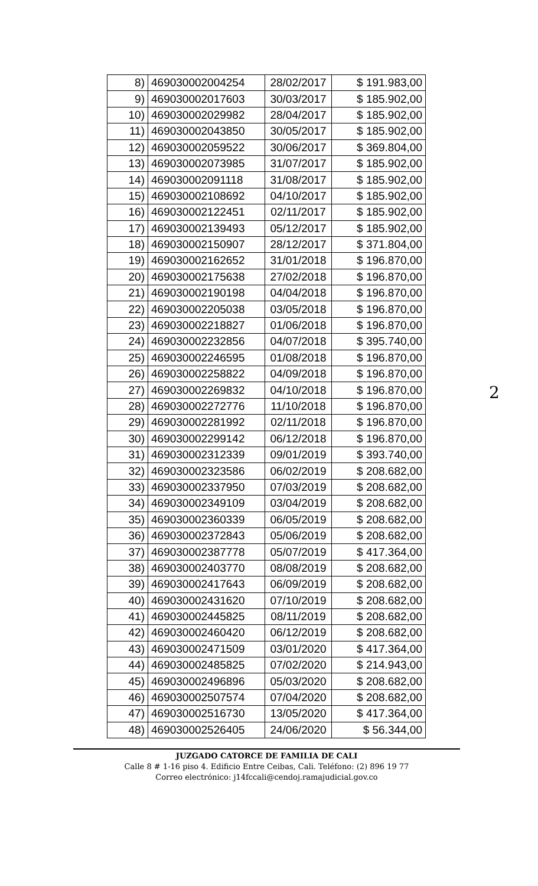| 8) | 469030002004254 | 28/02/2017 | $ 191.983,00 |
| 9) | 469030002017603 | 30/03/2017 | $ 185.902,00 |
| 10) | 469030002029982 | 28/04/2017 | $ 185.902,00 |
| 11) | 469030002043850 | 30/05/2017 | $ 185.902,00 |
| 12) | 469030002059522 | 30/06/2017 | $ 369.804,00 |
| 13) | 469030002073985 | 31/07/2017 | $ 185.902,00 |
| 14) | 469030002091118 | 31/08/2017 | $ 185.902,00 |
| 15) | 469030002108692 | 04/10/2017 | $ 185.902,00 |
| 16) | 469030002122451 | 02/11/2017 | $ 185.902,00 |
| 17) | 469030002139493 | 05/12/2017 | $ 185.902,00 |
| 18) | 469030002150907 | 28/12/2017 | $ 371.804,00 |
| 19) | 469030002162652 | 31/01/2018 | $ 196.870,00 |
| 20) | 469030002175638 | 27/02/2018 | $ 196.870,00 |
| 21) | 469030002190198 | 04/04/2018 | $ 196.870,00 |
| 22) | 469030002205038 | 03/05/2018 | $ 196.870,00 |
| 23) | 469030002218827 | 01/06/2018 | $ 196.870,00 |
| 24) | 469030002232856 | 04/07/2018 | $ 395.740,00 |
| 25) | 469030002246595 | 01/08/2018 | $ 196.870,00 |
| 26) | 469030002258822 | 04/09/2018 | $ 196.870,00 |
| 27) | 469030002269832 | 04/10/2018 | $ 196.870,00 |
| 28) | 469030002272776 | 11/10/2018 | $ 196.870,00 |
| 29) | 469030002281992 | 02/11/2018 | $ 196.870,00 |
| 30) | 469030002299142 | 06/12/2018 | $ 196.870,00 |
| 31) | 469030002312339 | 09/01/2019 | $ 393.740,00 |
| 32) | 469030002323586 | 06/02/2019 | $ 208.682,00 |
| 33) | 469030002337950 | 07/03/2019 | $ 208.682,00 |
| 34) | 469030002349109 | 03/04/2019 | $ 208.682,00 |
| 35) | 469030002360339 | 06/05/2019 | $ 208.682,00 |
| 36) | 469030002372843 | 05/06/2019 | $ 208.682,00 |
| 37) | 469030002387778 | 05/07/2019 | $ 417.364,00 |
| 38) | 469030002403770 | 08/08/2019 | $ 208.682,00 |
| 39) | 469030002417643 | 06/09/2019 | $ 208.682,00 |
| 40) | 469030002431620 | 07/10/2019 | $ 208.682,00 |
| 41) | 469030002445825 | 08/11/2019 | $ 208.682,00 |
| 42) | 469030002460420 | 06/12/2019 | $ 208.682,00 |
| 43) | 469030002471509 | 03/01/2020 | $ 417.364,00 |
| 44) | 469030002485825 | 07/02/2020 | $ 214.943,00 |
| 45) | 469030002496896 | 05/03/2020 | $ 208.682,00 |
| 46) | 469030002507574 | 07/04/2020 | $ 208.682,00 |
| 47) | 469030002516730 | 13/05/2020 | $ 417.364,00 |
| 48) | 469030002526405 | 24/06/2020 | $ 56.344,00 |
2
JUZGADO CATORCE DE FAMILIA DE CALI
Calle 8 # 1-16 piso 4. Edificio Entre Ceibas, Cali. Teléfono: (2) 896 19 77
Correo electrónico: j14fccali@cendoj.ramajudicial.gov.co